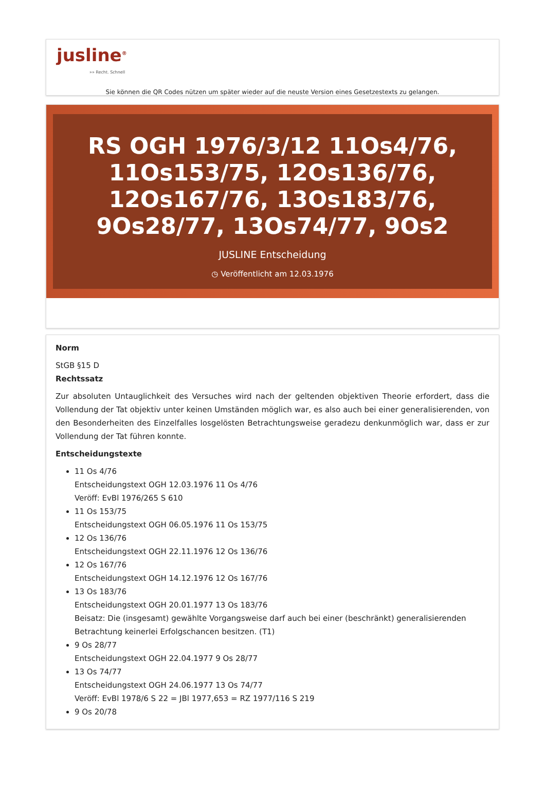jusline<sup>®</sup>
»» Recht. Schnell
Sie können die QR Codes nützen um später wieder auf die neuste Version eines Gesetzestexts zu gelangen.
RS OGH 1976/3/12 11Os4/76, 11Os153/75, 12Os136/76, 12Os167/76, 13Os183/76, 9Os28/77, 13Os74/77, 9Os2
JUSLINE Entscheidung
◷ Veröffentlicht am 12.03.1976
Norm
StGB §15 D
Rechtssatz
Zur absoluten Untauglichkeit des Versuches wird nach der geltenden objektiven Theorie erfordert, dass die Vollendung der Tat objektiv unter keinen Umständen möglich war, es also auch bei einer generalisierenden, von den Besonderheiten des Einzelfalles losgelösten Betrachtungsweise geradezu denkunmöglich war, dass er zur Vollendung der Tat führen konnte.
Entscheidungstexte
11 Os 4/76
Entscheidungstext OGH 12.03.1976 11 Os 4/76
Veröff: EvBl 1976/265 S 610
11 Os 153/75
Entscheidungstext OGH 06.05.1976 11 Os 153/75
12 Os 136/76
Entscheidungstext OGH 22.11.1976 12 Os 136/76
12 Os 167/76
Entscheidungstext OGH 14.12.1976 12 Os 167/76
13 Os 183/76
Entscheidungstext OGH 20.01.1977 13 Os 183/76
Beisatz: Die (insgesamt) gewählte Vorgangsweise darf auch bei einer (beschränkt) generalisierenden Betrachtung keinerlei Erfolgschancen besitzen. (T1)
9 Os 28/77
Entscheidungstext OGH 22.04.1977 9 Os 28/77
13 Os 74/77
Entscheidungstext OGH 24.06.1977 13 Os 74/77
Veröff: EvBl 1978/6 S 22 = JBl 1977,653 = RZ 1977/116 S 219
9 Os 20/78